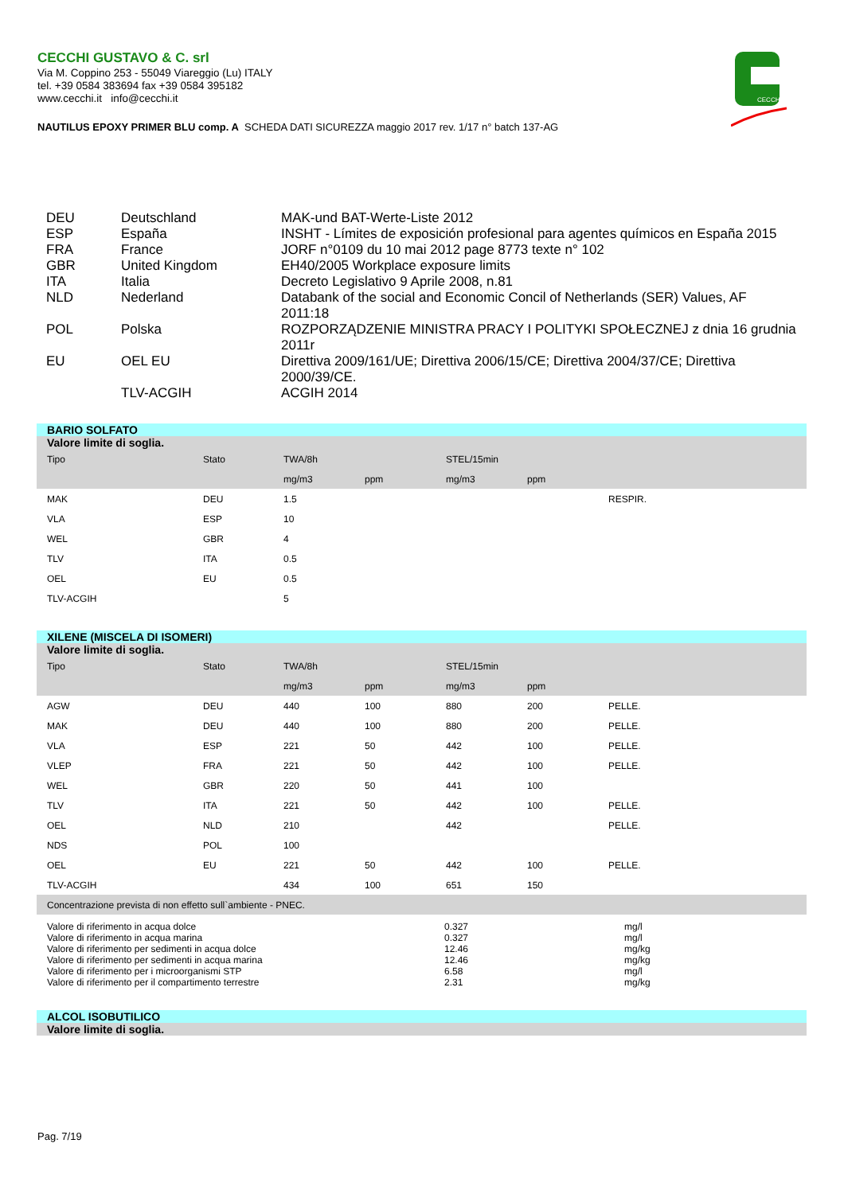CECCHI GUSTAVO & C. srl
Via M. Coppino 253 - 55049 Viareggio (Lu) ITALY
tel. +39 0584 383694 fax +39 0584 395182
www.cecchi.it info@cecchi.it
CECCHI
NAUTILUS EPOXY PRIMER BLU comp. A SCHEDA DATI SICUREZZA maggio 2017 rev. 1/17 n° batch 137-AG
| DEU | Deutschland | MAK-und BAT-Werte-Liste 2012 |
| ESP | España | INSHT - Límites de exposición profesional para agentes químicos en España 2015 |
| FRA | France | JORF n°0109 du 10 mai 2012 page 8773 texte n° 102 |
| GBR | United Kingdom | EH40/2005 Workplace exposure limits |
| ITA | Italia | Decreto Legislativo 9 Aprile 2008, n.81 |
| NLD | Nederland | Databank of the social and Economic Concil of Netherlands (SER) Values, AF 2011:18 |
| POL | Polska | ROZPORZĄDZENIE MINISTRA PRACY I POLITYKI SPOŁECZNEJ z dnia 16 grudnia 2011r |
| EU | OEL EU | Direttiva 2009/161/UE; Direttiva 2006/15/CE; Direttiva 2004/37/CE; Direttiva 2000/39/CE. |
| | TLV-ACGIH | ACGIH 2014 |
BARIO SOLFATO
| Valore limite di soglia. | | | | | | |
| --- | --- | --- | --- | --- | --- | --- |
| Tipo | Stato | TWA/8h | | STEL/15min | | |
| | | mg/m3 | ppm | mg/m3 | ppm | |
| MAK | DEU | 1.5 | | | | RESPIR. |
| VLA | ESP | 10 | | | | |
| WEL | GBR | 4 | | | | |
| TLV | ITA | 0.5 | | | | |
| OEL | EU | 0.5 | | | | |
| TLV-ACGIH | | 5 | | | | |
XILENE (MISCELA DI ISOMERI)
| Valore limite di soglia. | | | | | | |
| --- | --- | --- | --- | --- | --- | --- |
| Tipo | Stato | TWA/8h | | STEL/15min | | |
| | | mg/m3 | ppm | mg/m3 | ppm | |
| AGW | DEU | 440 | 100 | 880 | 200 | PELLE. |
| MAK | DEU | 440 | 100 | 880 | 200 | PELLE. |
| VLA | ESP | 221 | 50 | 442 | 100 | PELLE. |
| VLEP | FRA | 221 | 50 | 442 | 100 | PELLE. |
| WEL | GBR | 220 | 50 | 441 | 100 | |
| TLV | ITA | 221 | 50 | 442 | 100 | PELLE. |
| OEL | NLD | 210 | | 442 | | PELLE. |
| NDS | POL | 100 | | | | |
| OEL | EU | 221 | 50 | 442 | 100 | PELLE. |
| TLV-ACGIH | | 434 | 100 | 651 | 150 | |
| Concentrazione prevista di non effetto sull`ambiente - PNEC. | | | | | | |
| Valore di riferimento in acqua dolce | 0.327 | mg/l |
| Valore di riferimento in acqua marina | 0.327 | mg/l |
| Valore di riferimento per sedimenti in acqua dolce | 12.46 | mg/kg |
| Valore di riferimento per sedimenti in acqua marina | 12.46 | mg/kg |
| Valore di riferimento per i microorganismi STP | 6.58 | mg/l |
| Valore di riferimento per il compartimento terrestre | 2.31 | mg/kg |
ALCOL ISOBUTILICO
Valore limite di soglia.
Pag. 7/19